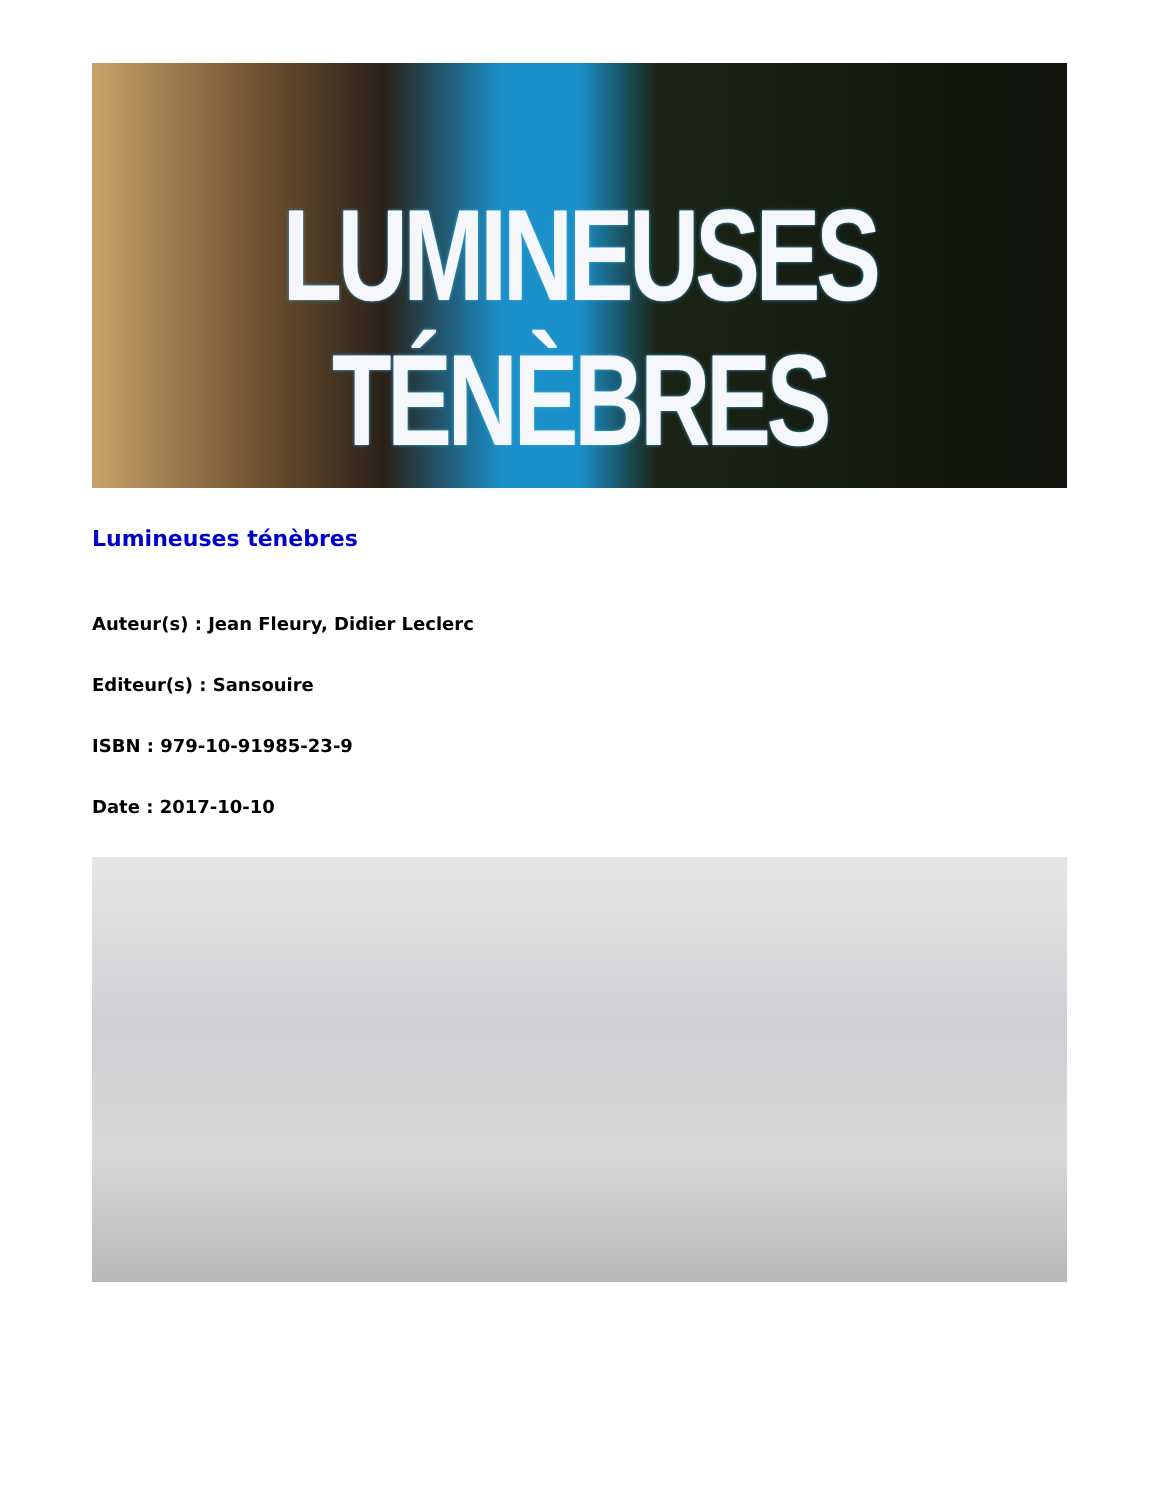LUMINEUSES
TÉNÈBRES
Lumineuses ténèbres
Auteur(s) : Jean Fleury, Didier Leclerc
Editeur(s) : Sansouire
ISBN : 979-10-91985-23-9
Date : 2017-10-10